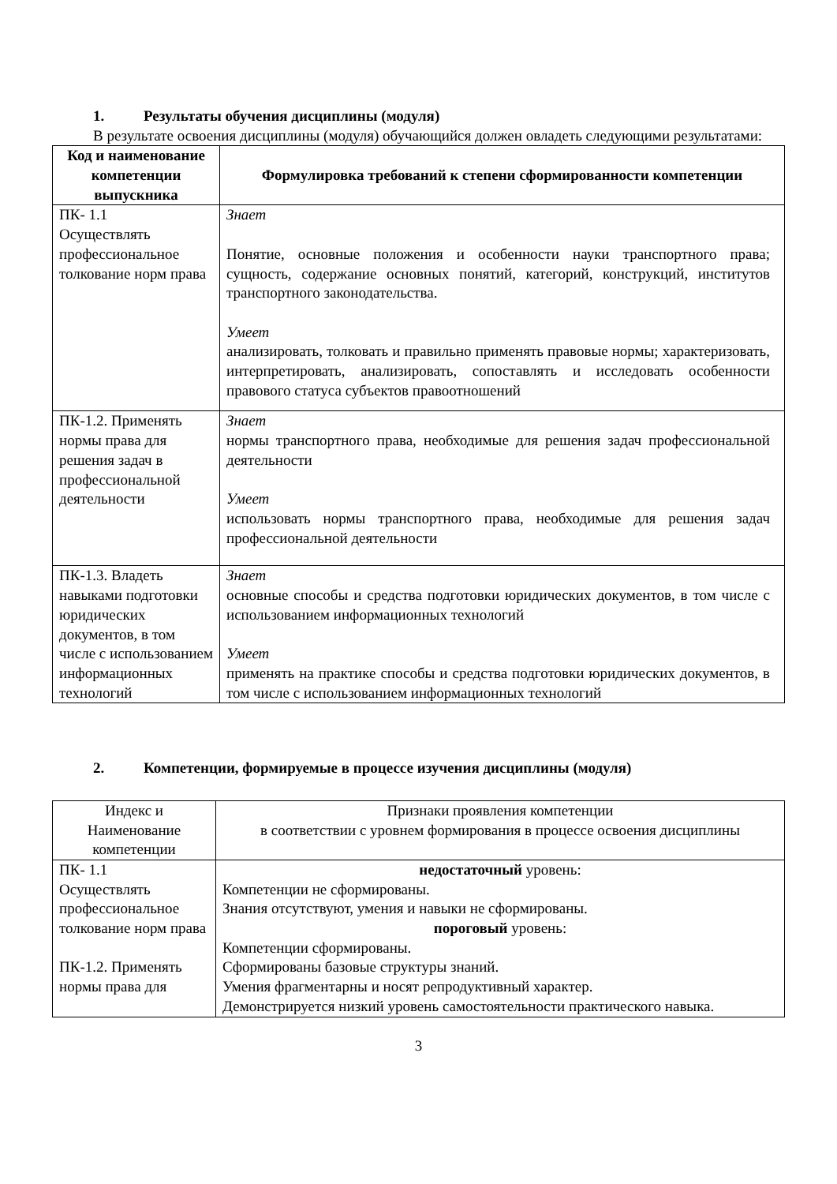1. Результаты обучения дисциплины (модуля)
В результате освоения дисциплины (модуля) обучающийся должен овладеть следующими результатами:
| Код и наименование компетенции выпускника | Формулировка требований к степени сформированности компетенции |
| --- | --- |
| ПК- 1.1 Осуществлять профессиональное толкование норм права | Знает Понятие, основные положения и особенности науки транспортного права; сущность, содержание основных понятий, категорий, конструкций, институтов транспортного законодательства. Умеет анализировать, толковать и правильно применять правовые нормы; характеризовать, интерпретировать, анализировать, сопоставлять и исследовать особенности правового статуса субъектов правоотношений |
| ПК-1.2. Применять нормы права для решения задач в профессиональной деятельности | Знает нормы транспортного права, необходимые для решения задач профессиональной деятельности Умеет использовать нормы транспортного права, необходимые для решения задач профессиональной деятельности |
| ПК-1.3. Владеть навыками подготовки юридических документов, в том числе с использованием информационных технологий | Знает основные способы и средства подготовки юридических документов, в том числе с использованием информационных технологий Умеет применять на практике способы и средства подготовки юридических документов, в том числе с использованием информационных технологий |
2. Компетенции, формируемые в процессе изучения дисциплины (модуля)
| Индекс и Наименование компетенции | Признаки проявления компетенции в соответствии с уровнем формирования в процессе освоения дисциплины |
| ПК- 1.1 Осуществлять профессиональное толкование норм права ПК-1.2. Применять нормы права для | недостаточный уровень: Компетенции не сформированы. Знания отсутствуют, умения и навыки не сформированы. пороговый уровень: Компетенции сформированы. Сформированы базовые структуры знаний. Умения фрагментарны и носят репродуктивный характер. Демонстрируется низкий уровень самостоятельности практического навыка. |
3